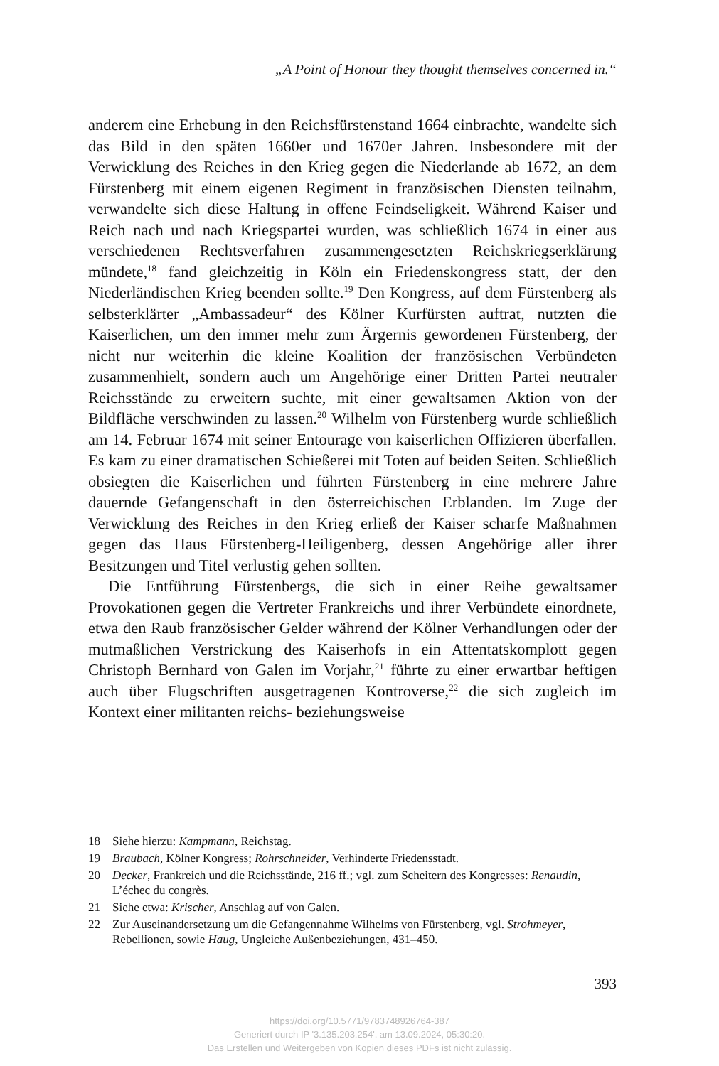„A Point of Honour they thought themselves concerned in.“
anderem eine Erhebung in den Reichsfürstenstand 1664 einbrachte, wandelte sich das Bild in den späten 1660er und 1670er Jahren. Insbesondere mit der Verwicklung des Reiches in den Krieg gegen die Niederlande ab 1672, an dem Fürstenberg mit einem eigenen Regiment in französischen Diensten teilnahm, verwandelte sich diese Haltung in offene Feindseligkeit. Während Kaiser und Reich nach und nach Kriegspartei wurden, was schließlich 1674 in einer aus verschiedenen Rechtsverfahren zusammengesetzten Reichskriegserklärung mündete,<sup>18</sup> fand gleichzeitig in Köln ein Friedenskongress statt, der den Niederländischen Krieg beenden sollte.<sup>19</sup> Den Kongress, auf dem Fürstenberg als selbsterklärter „Ambassadeur“ des Kölner Kurfürsten auftrat, nutzten die Kaiserlichen, um den immer mehr zum Ärgernis gewordenen Fürstenberg, der nicht nur weiterhin die kleine Koalition der französischen Verbündeten zusammenhielt, sondern auch um Angehörige einer Dritten Partei neutraler Reichsstände zu erweitern suchte, mit einer gewaltsamen Aktion von der Bildfläche verschwinden zu lassen.<sup>20</sup> Wilhelm von Fürstenberg wurde schließlich am 14. Februar 1674 mit seiner Entourage von kaiserlichen Offizieren überfallen. Es kam zu einer dramatischen Schießerei mit Toten auf beiden Seiten. Schließlich obsiegten die Kaiserlichen und führten Fürstenberg in eine mehrere Jahre dauernde Gefangenschaft in den österreichischen Erblanden. Im Zuge der Verwicklung des Reiches in den Krieg erließ der Kaiser scharfe Maßnahmen gegen das Haus Fürstenberg-Heiligenberg, dessen Angehörige aller ihrer Besitzungen und Titel verlustig gehen sollten.
Die Entführung Fürstenbergs, die sich in einer Reihe gewaltsamer Provokationen gegen die Vertreter Frankreichs und ihrer Verbündete einordnete, etwa den Raub französischer Gelder während der Kölner Verhandlungen oder der mutmaßlichen Verstrickung des Kaiserhofs in ein Attentatskomplott gegen Christoph Bernhard von Galen im Vorjahr,<sup>21</sup> führte zu einer erwartbar heftigen auch über Flugschriften ausgetragenen Kontroverse,<sup>22</sup> die sich zugleich im Kontext einer militanten reichs- beziehungsweise
18 Siehe hierzu: Kampmann, Reichstag.
19 Braubach, Kölner Kongress; Rohrschneider, Verhinderte Friedensstadt.
20 Decker, Frankreich und die Reichsstände, 216 ff.; vgl. zum Scheitern des Kongresses: Renaudin, L’échec du congrès.
21 Siehe etwa: Krischer, Anschlag auf von Galen.
22 Zur Auseinandersetzung um die Gefangennahme Wilhelms von Fürstenberg, vgl. Strohmeyer, Rebellionen, sowie Haug, Ungleiche Außenbeziehungen, 431–450.
393
https://doi.org/10.5771/9783748926764-387
Generiert durch IP '3.135.203.254', am 13.09.2024, 05:30:20.
Das Erstellen und Weitergeben von Kopien dieses PDFs ist nicht zulässig.